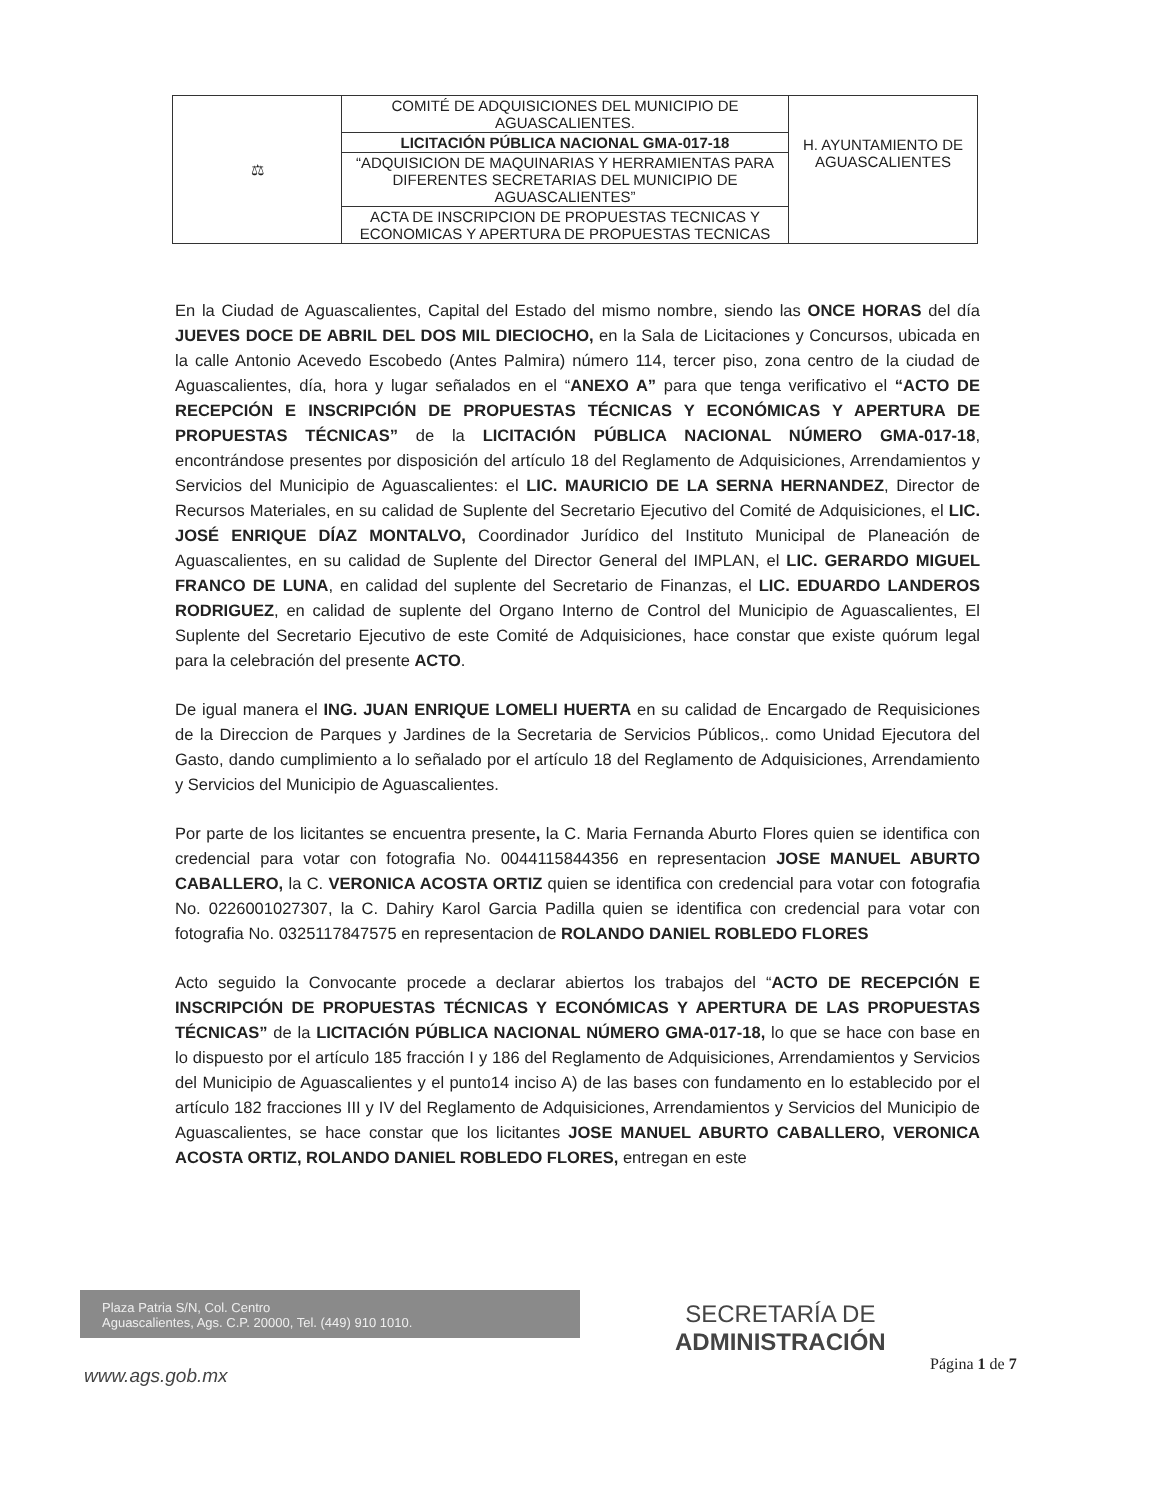| ⚖ | COMITÉ DE ADQUISICIONES DEL MUNICIPIO DE AGUASCALIENTES. | H. AYUNTAMIENTO DE AGUASCALIENTES |
| | LICITACIÓN PÚBLICA NACIONAL GMA-017-18 | |
| | “ADQUISICION DE MAQUINARIAS Y HERRAMIENTAS PARA DIFERENTES SECRETARIAS DEL MUNICIPIO DE AGUASCALIENTES” | |
| | ACTA DE INSCRIPCION DE PROPUESTAS TECNICAS Y ECONOMICAS Y APERTURA DE PROPUESTAS TECNICAS | |
En la Ciudad de Aguascalientes, Capital del Estado del mismo nombre, siendo las ONCE HORAS del día JUEVES DOCE DE ABRIL DEL DOS MIL DIECIOCHO, en la Sala de Licitaciones y Concursos, ubicada en la calle Antonio Acevedo Escobedo (Antes Palmira) número 114, tercer piso, zona centro de la ciudad de Aguascalientes, día, hora y lugar señalados en el “ANEXO A” para que tenga verificativo el “ACTO DE RECEPCIÓN E INSCRIPCIÓN DE PROPUESTAS TÉCNICAS Y ECONÓMICAS Y APERTURA DE PROPUESTAS TÉCNICAS” de la LICITACIÓN PÚBLICA NACIONAL NÚMERO GMA-017-18, encontrándose presentes por disposición del artículo 18 del Reglamento de Adquisiciones, Arrendamientos y Servicios del Municipio de Aguascalientes: el LIC. MAURICIO DE LA SERNA HERNANDEZ, Director de Recursos Materiales, en su calidad de Suplente del Secretario Ejecutivo del Comité de Adquisiciones, el LIC. JOSÉ ENRIQUE DÍAZ MONTALVO, Coordinador Jurídico del Instituto Municipal de Planeación de Aguascalientes, en su calidad de Suplente del Director General del IMPLAN, el LIC. GERARDO MIGUEL FRANCO DE LUNA, en calidad del suplente del Secretario de Finanzas, el LIC. EDUARDO LANDEROS RODRIGUEZ, en calidad de suplente del Organo Interno de Control del Municipio de Aguascalientes, El Suplente del Secretario Ejecutivo de este Comité de Adquisiciones, hace constar que existe quórum legal para la celebración del presente ACTO.
De igual manera el ING. JUAN ENRIQUE LOMELI HUERTA en su calidad de Encargado de Requisiciones de la Direccion de Parques y Jardines de la Secretaria de Servicios Públicos,. como Unidad Ejecutora del Gasto, dando cumplimiento a lo señalado por el artículo 18 del Reglamento de Adquisiciones, Arrendamiento y Servicios del Municipio de Aguascalientes.
Por parte de los licitantes se encuentra presente, la C. Maria Fernanda Aburto Flores quien se identifica con credencial para votar con fotografia No. 0044115844356 en representacion JOSE MANUEL ABURTO CABALLERO, la C. VERONICA ACOSTA ORTIZ quien se identifica con credencial para votar con fotografia No. 0226001027307, la C. Dahiry Karol Garcia Padilla quien se identifica con credencial para votar con fotografia No. 0325117847575 en representacion de ROLANDO DANIEL ROBLEDO FLORES
Acto seguido la Convocante procede a declarar abiertos los trabajos del “ACTO DE RECEPCIÓN E INSCRIPCIÓN DE PROPUESTAS TÉCNICAS Y ECONÓMICAS Y APERTURA DE LAS PROPUESTAS TÉCNICAS” de la LICITACIÓN PÚBLICA NACIONAL NÚMERO GMA-017-18, lo que se hace con base en lo dispuesto por el artículo 185 fracción I y 186 del Reglamento de Adquisiciones, Arrendamientos y Servicios del Municipio de Aguascalientes y el punto14 inciso A) de las bases con fundamento en lo establecido por el artículo 182 fracciones III y IV del Reglamento de Adquisiciones, Arrendamientos y Servicios del Municipio de Aguascalientes, se hace constar que los licitantes JOSE MANUEL ABURTO CABALLERO, VERONICA ACOSTA ORTIZ, ROLANDO DANIEL ROBLEDO FLORES, entregan en este
Plaza Patria S/N, Col. Centro
Aguascalientes, Ags. C.P. 20000, Tel. (449) 910 1010.
SECRETARÍA DE
ADMINISTRACIÓN
Página 1 de 7
www.ags.gob.mx